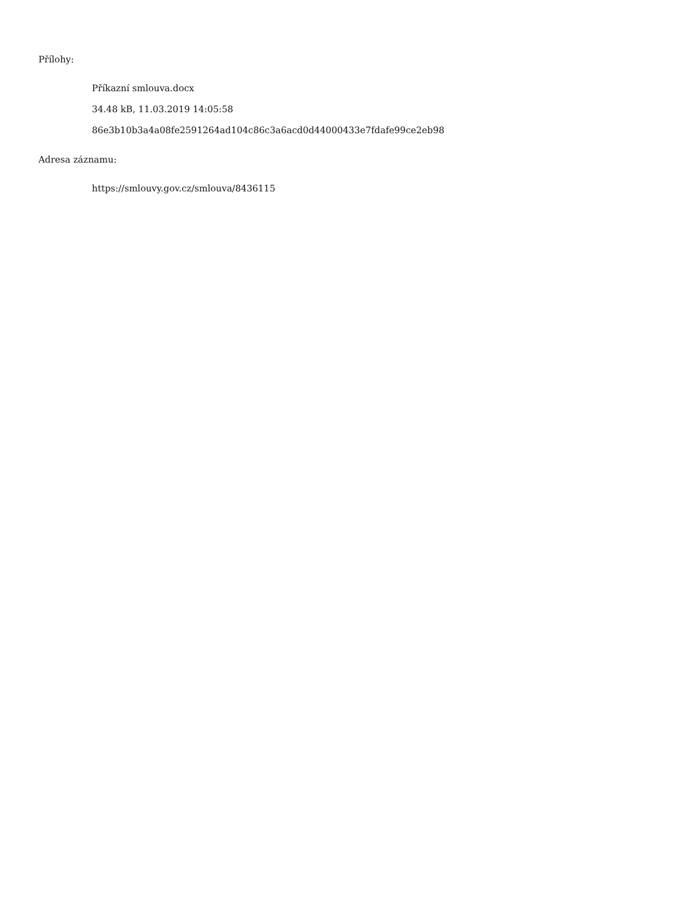Přílohy:
Příkazní smlouva.docx
34.48 kB, 11.03.2019 14:05:58
86e3b10b3a4a08fe2591264ad104c86c3a6acd0d44000433e7fdafe99ce2eb98
Adresa záznamu:
https://smlouvy.gov.cz/smlouva/8436115